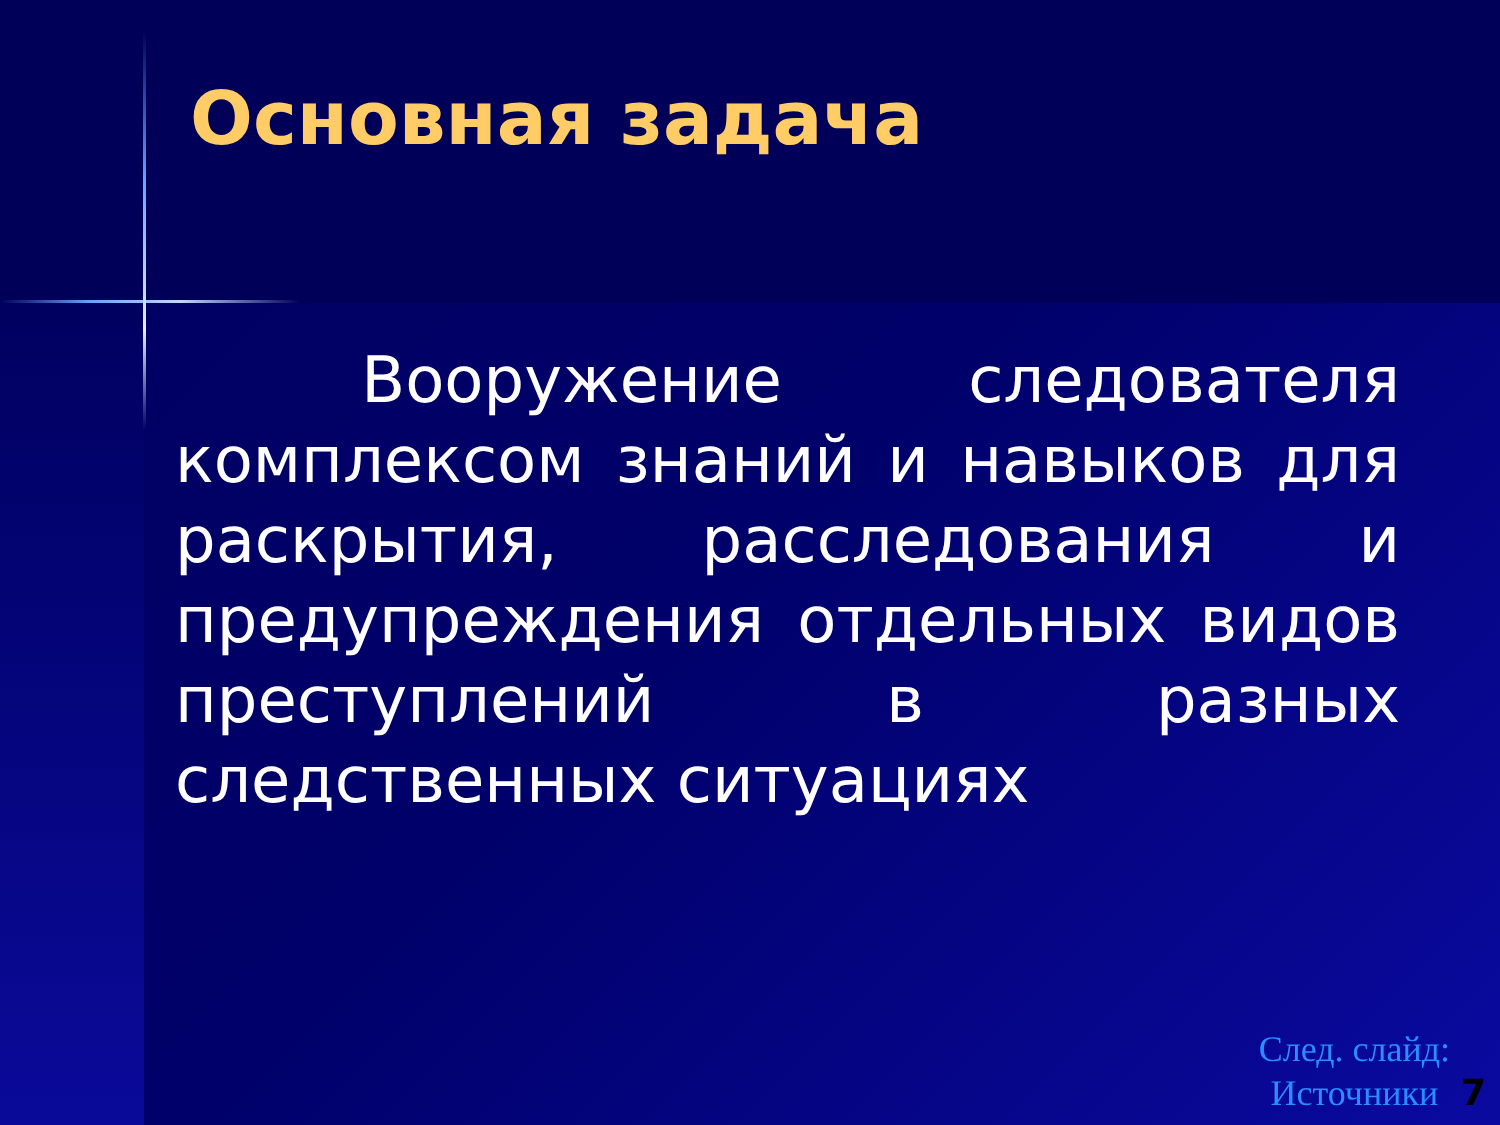Основная задача
Вооружение следователя комплексом знаний и навыков для раскрытия, расследования и предупреждения отдельных видов преступлений в разных следственных ситуациях
След. слайд:
Источники
7